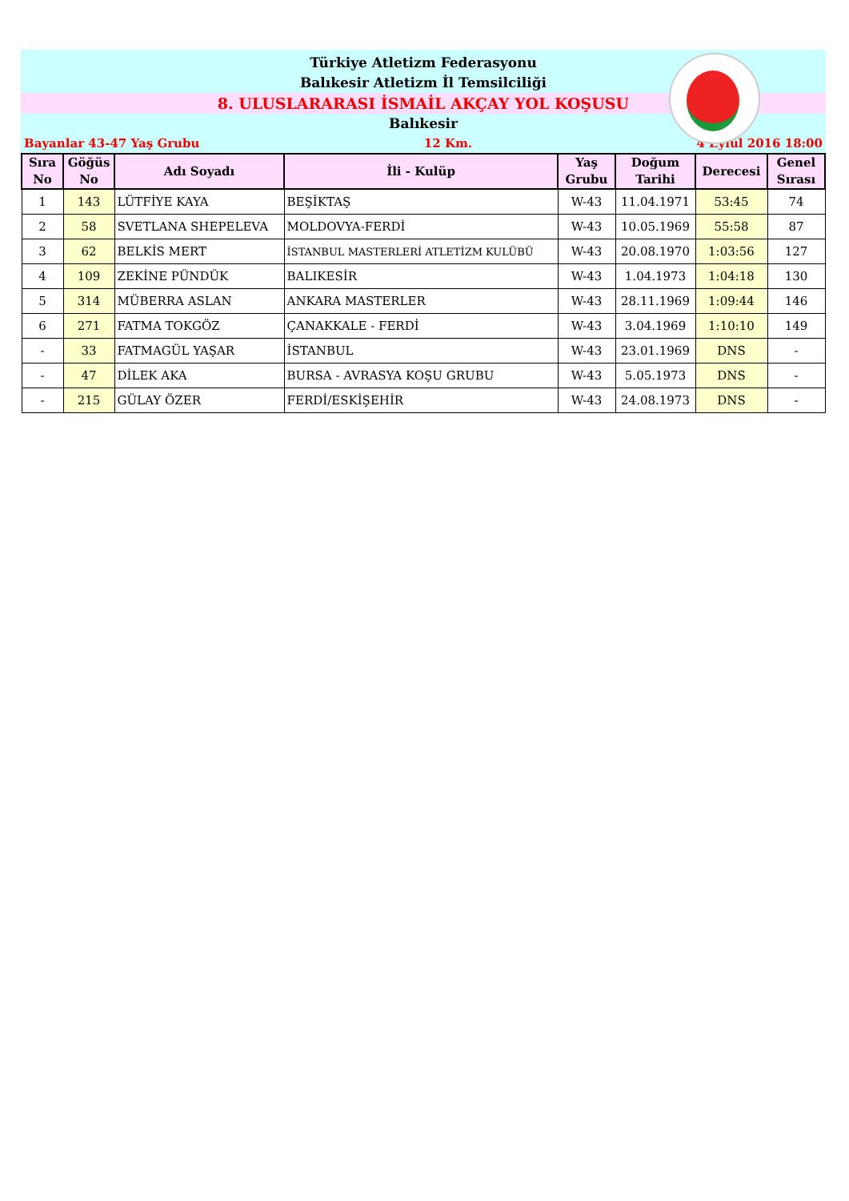Türkiye Atletizm Federasyonu
Balıkesir Atletizm İl Temsilciliği
8. ULUSLARARASI İSMAİL AKÇAY YOL KOŞUSU
Balıkesir
Bayanlar 43-47 Yaş Grubu 12 Km. 4 Eylül 2016 18:00
| Sıra No | Göğüs No | Adı Soyadı | İli - Kulüp | Yaş Grubu | Doğum Tarihi | Derecesi | Genel Sırası |
| --- | --- | --- | --- | --- | --- | --- | --- |
| 1 | 143 | LÜTFİYE KAYA | BEŞİKTAŞ | W-43 | 11.04.1971 | 53:45 | 74 |
| 2 | 58 | SVETLANA SHEPELEVA | MOLDOVYA-FERDİ | W-43 | 10.05.1969 | 55:58 | 87 |
| 3 | 62 | BELKİS MERT | İSTANBUL MASTERLERİ ATLETİZM KULÜBÜ | W-43 | 20.08.1970 | 1:03:56 | 127 |
| 4 | 109 | ZEKİNE PÜNDÜK | BALIKESİR | W-43 | 1.04.1973 | 1:04:18 | 130 |
| 5 | 314 | MÜBERRA ASLAN | ANKARA MASTERLER | W-43 | 28.11.1969 | 1:09:44 | 146 |
| 6 | 271 | FATMA TOKGÖZ | ÇANAKKALE - FERDİ | W-43 | 3.04.1969 | 1:10:10 | 149 |
| - | 33 | FATMAGÜL YAŞAR | İSTANBUL | W-43 | 23.01.1969 | DNS | - |
| - | 47 | DİLEK AKA | BURSA - AVRASYA KOŞU GRUBU | W-43 | 5.05.1973 | DNS | - |
| - | 215 | GÜLAY ÖZER | FERDİ/ESKİŞEHİR | W-43 | 24.08.1973 | DNS | - |